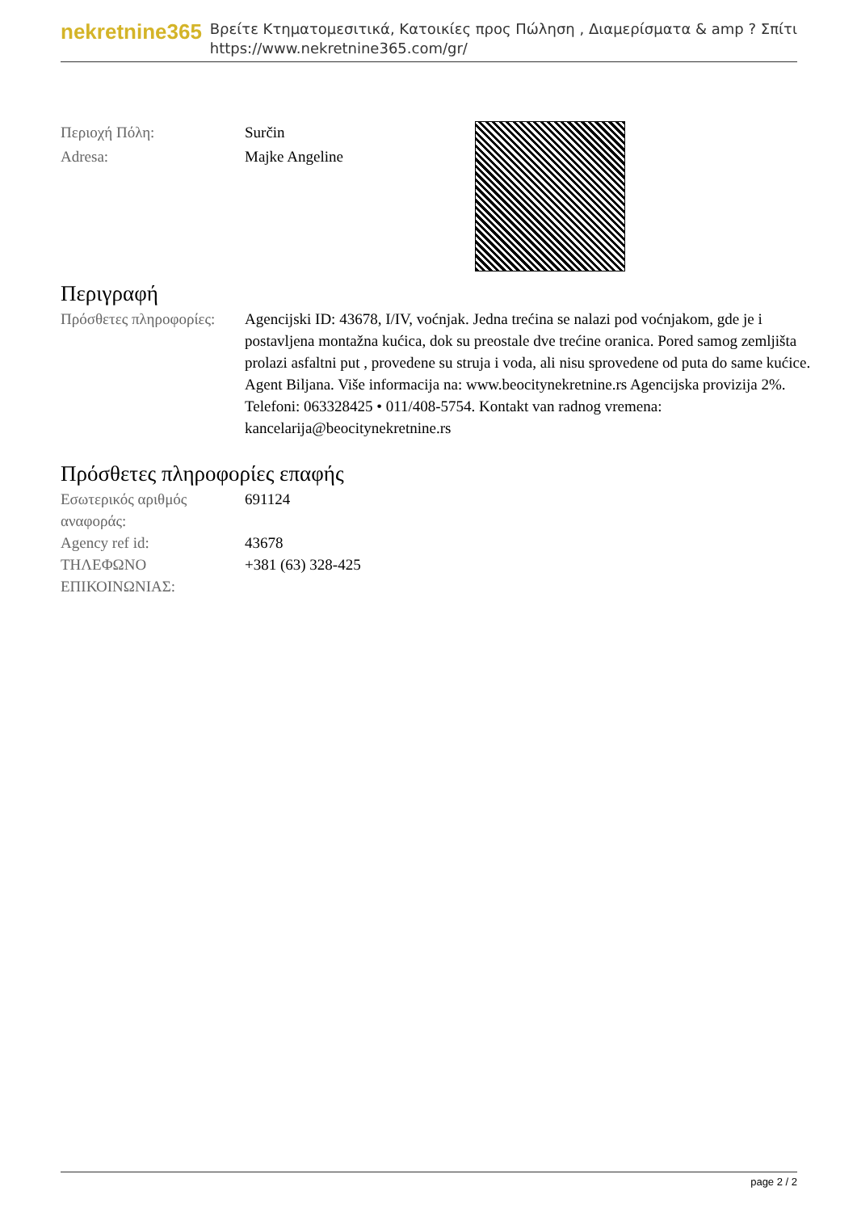nekretnine365
Βρείτε Κτηματομεσιτικά, Κατοικίες προς Πώληση , Διαμερίσματα & amp ? Σπίτι
https://www.nekretnine365.com/gr/
| Περιοχή Πόλη: | Surčin |
| Adresa: | Majke Angeline |
Περιγραφή
| Πρόσθετες πληροφορίες: | Agencijski ID: 43678, I/IV, voćnjak. Jedna trećina se nalazi pod voćnjakom, gde je i postavljena montažna kućica, dok su preostale dve trećine oranica. Pored samog zemljišta prolazi asfaltni put , provedene su struja i voda, ali nisu sprovedene od puta do same kućice. Agent Biljana. Više informacija na: www.beocitynekretnine.rs Agencijska provizija 2%. Telefoni: 063328425 • 011/408-5754. Kontakt van radnog vremena: kancelarija@beocitynekretnine.rs |
Πρόσθετες πληροφορίες επαφής
| Εσωτερικός αριθμός αναφοράς: | 691124 |
| Agency ref id: | 43678 |
| ΤΗΛΕΦΩΝΟ ΕΠΙΚΟΙΝΩΝΙΑΣ: | +381 (63) 328-425 |
page 2 / 2